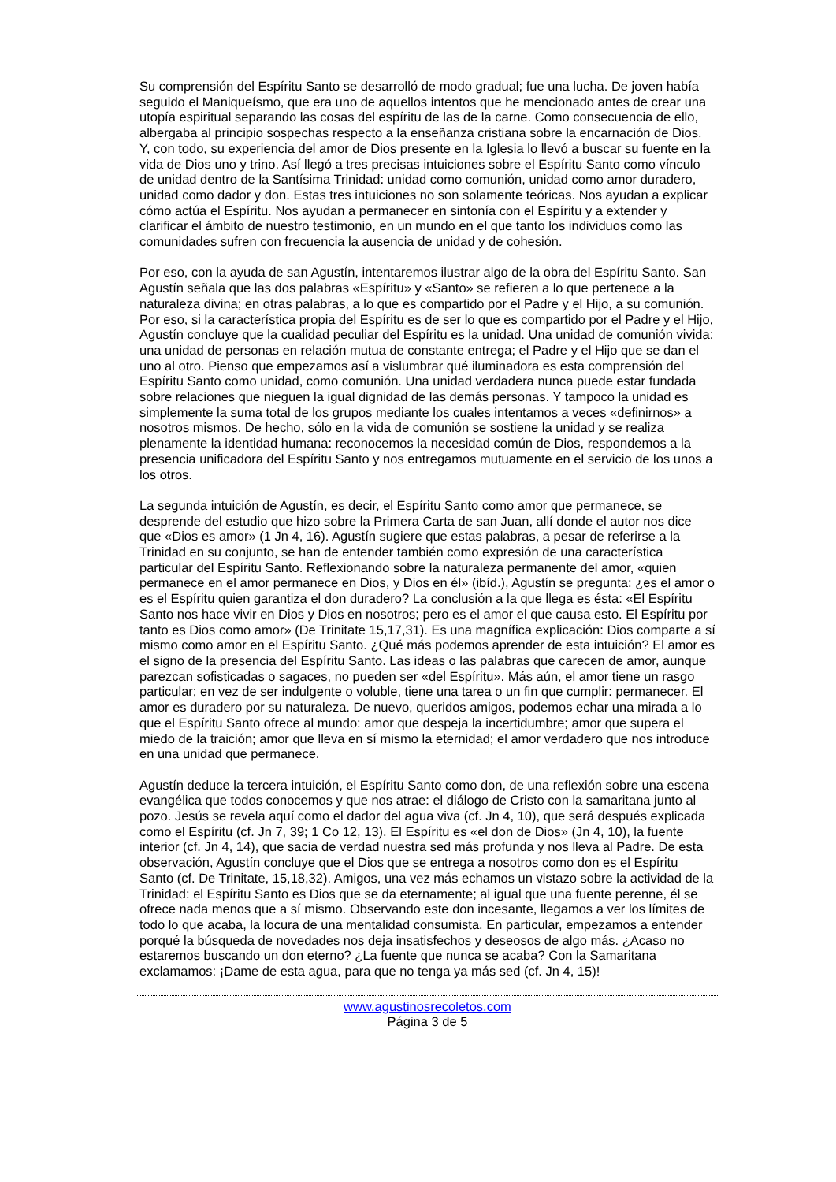Su comprensión del Espíritu Santo se desarrolló de modo gradual; fue una lucha. De joven había seguido el Maniqueísmo, que era uno de aquellos intentos que he mencionado antes de crear una utopía espiritual separando las cosas del espíritu de las de la carne. Como consecuencia de ello, albergaba al principio sospechas respecto a la enseñanza cristiana sobre la encarnación de Dios. Y, con todo, su experiencia del amor de Dios presente en la Iglesia lo llevó a buscar su fuente en la vida de Dios uno y trino. Así llegó a tres precisas intuiciones sobre el Espíritu Santo como vínculo de unidad dentro de la Santísima Trinidad: unidad como comunión, unidad como amor duradero, unidad como dador y don. Estas tres intuiciones no son solamente teóricas. Nos ayudan a explicar cómo actúa el Espíritu. Nos ayudan a permanecer en sintonía con el Espíritu y a extender y clarificar el ámbito de nuestro testimonio, en un mundo en el que tanto los individuos como las comunidades sufren con frecuencia la ausencia de unidad y de cohesión.
Por eso, con la ayuda de san Agustín, intentaremos ilustrar algo de la obra del Espíritu Santo. San Agustín señala que las dos palabras «Espíritu» y «Santo» se refieren a lo que pertenece a la naturaleza divina; en otras palabras, a lo que es compartido por el Padre y el Hijo, a su comunión. Por eso, si la característica propia del Espíritu es de ser lo que es compartido por el Padre y el Hijo, Agustín concluye que la cualidad peculiar del Espíritu es la unidad. Una unidad de comunión vivida: una unidad de personas en relación mutua de constante entrega; el Padre y el Hijo que se dan el uno al otro. Pienso que empezamos así a vislumbrar qué iluminadora es esta comprensión del Espíritu Santo como unidad, como comunión. Una unidad verdadera nunca puede estar fundada sobre relaciones que nieguen la igual dignidad de las demás personas. Y tampoco la unidad es simplemente la suma total de los grupos mediante los cuales intentamos a veces «definirnos» a nosotros mismos. De hecho, sólo en la vida de comunión se sostiene la unidad y se realiza plenamente la identidad humana: reconocemos la necesidad común de Dios, respondemos a la presencia unificadora del Espíritu Santo y nos entregamos mutuamente en el servicio de los unos a los otros.
La segunda intuición de Agustín, es decir, el Espíritu Santo como amor que permanece, se desprende del estudio que hizo sobre la Primera Carta de san Juan, allí donde el autor nos dice que «Dios es amor» (1 Jn 4, 16). Agustín sugiere que estas palabras, a pesar de referirse a la Trinidad en su conjunto, se han de entender también como expresión de una característica particular del Espíritu Santo. Reflexionando sobre la naturaleza permanente del amor, «quien permanece en el amor permanece en Dios, y Dios en él» (ibíd.), Agustín se pregunta: ¿es el amor o es el Espíritu quien garantiza el don duradero? La conclusión a la que llega es ésta: «El Espíritu Santo nos hace vivir en Dios y Dios en nosotros; pero es el amor el que causa esto. El Espíritu por tanto es Dios como amor» (De Trinitate 15,17,31). Es una magnífica explicación: Dios comparte a sí mismo como amor en el Espíritu Santo. ¿Qué más podemos aprender de esta intuición? El amor es el signo de la presencia del Espíritu Santo. Las ideas o las palabras que carecen de amor, aunque parezcan sofisticadas o sagaces, no pueden ser «del Espíritu». Más aún, el amor tiene un rasgo particular; en vez de ser indulgente o voluble, tiene una tarea o un fin que cumplir: permanecer. El amor es duradero por su naturaleza. De nuevo, queridos amigos, podemos echar una mirada a lo que el Espíritu Santo ofrece al mundo: amor que despeja la incertidumbre; amor que supera el miedo de la traición; amor que lleva en sí mismo la eternidad; el amor verdadero que nos introduce en una unidad que permanece.
Agustín deduce la tercera intuición, el Espíritu Santo como don, de una reflexión sobre una escena evangélica que todos conocemos y que nos atrae: el diálogo de Cristo con la samaritana junto al pozo. Jesús se revela aquí como el dador del agua viva (cf. Jn 4, 10), que será después explicada como el Espíritu (cf. Jn 7, 39; 1 Co 12, 13). El Espíritu es «el don de Dios» (Jn 4, 10), la fuente interior (cf. Jn 4, 14), que sacia de verdad nuestra sed más profunda y nos lleva al Padre. De esta observación, Agustín concluye que el Dios que se entrega a nosotros como don es el Espíritu Santo (cf. De Trinitate, 15,18,32). Amigos, una vez más echamos un vistazo sobre la actividad de la Trinidad: el Espíritu Santo es Dios que se da eternamente; al igual que una fuente perenne, él se ofrece nada menos que a sí mismo. Observando este don incesante, llegamos a ver los límites de todo lo que acaba, la locura de una mentalidad consumista. En particular, empezamos a entender porqué la búsqueda de novedades nos deja insatisfechos y deseosos de algo más. ¿Acaso no estaremos buscando un don eterno? ¿La fuente que nunca se acaba? Con la Samaritana exclamamos: ¡Dame de esta agua, para que no tenga ya más sed (cf. Jn 4, 15)!
www.agustinosrecoletos.com
Página 3 de 5